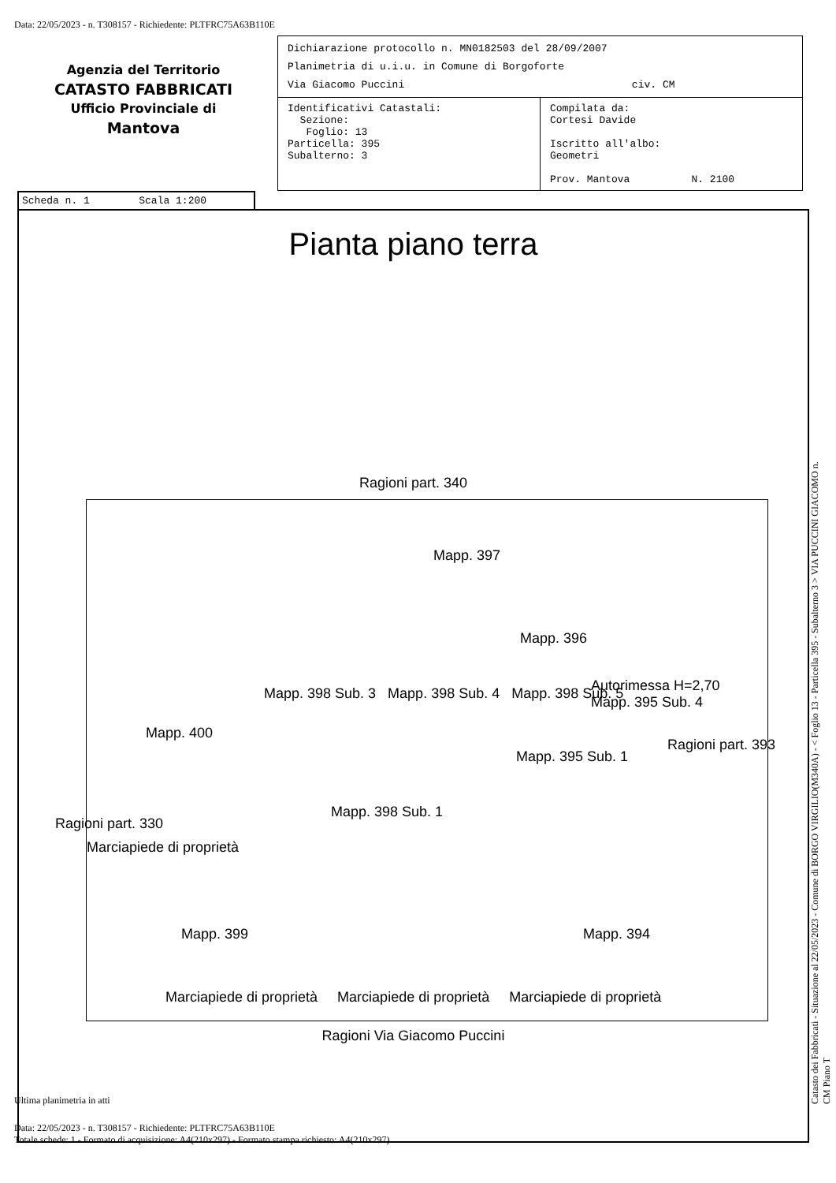Data: 22/05/2023 - n. T308157 - Richiedente: PLTFRC75A63B110E
Agenzia del Territorio
CATASTO FABBRICATI
Ufficio Provinciale di
Mantova
Dichiarazione protocollo n. MN0182503 del 28/09/2007
Planimetria di u.i.u. in Comune di Borgoforte
Via Giacomo Puccini civ. CM
Identificativi Catastali:
Sezione:
Foglio: 13
Particella: 395
Subalterno: 3
Compilata da:
Cortesi Davide
Iscritto all'albo:
Geometri
Prov. Mantova N. 2100
Scheda n. 1 Scala 1:200
Pianta piano terra
Ragioni part. 340
Mapp. 397
Mapp. 396
Mapp. 400
Mapp. 398 Sub. 3 Mapp. 398 Sub. 4 Mapp. 398 Sub. 5
Autorimessa H=2,70 Mapp. 395 Sub. 4
Mapp. 395 Sub. 1
Mapp. 398 Sub. 1
Mapp. 399 Mapp. 394
Ragioni part. 330
Marciapiede di proprietà
Ragioni part. 393
Marciapiede di proprietà Marciapiede di proprietà Marciapiede di proprietà
Ragioni Via Giacomo Puccini
Ultima planimetria in atti
Data: 22/05/2023 - n. T308157 - Richiedente: PLTFRC75A63B110E
Totale schede: 1 - Formato di acquisizione: A4(210x297) - Formato stampa richiesto: A4(210x297)
Catasto dei Fabbricati - Situazione al 22/05/2023 - Comune di BORGO VIRGILIO(M340A) - < Foglio 13 - Particella 395 - Subalterno 3 > VIA PUCCINI GIACOMO n. CM Piano T